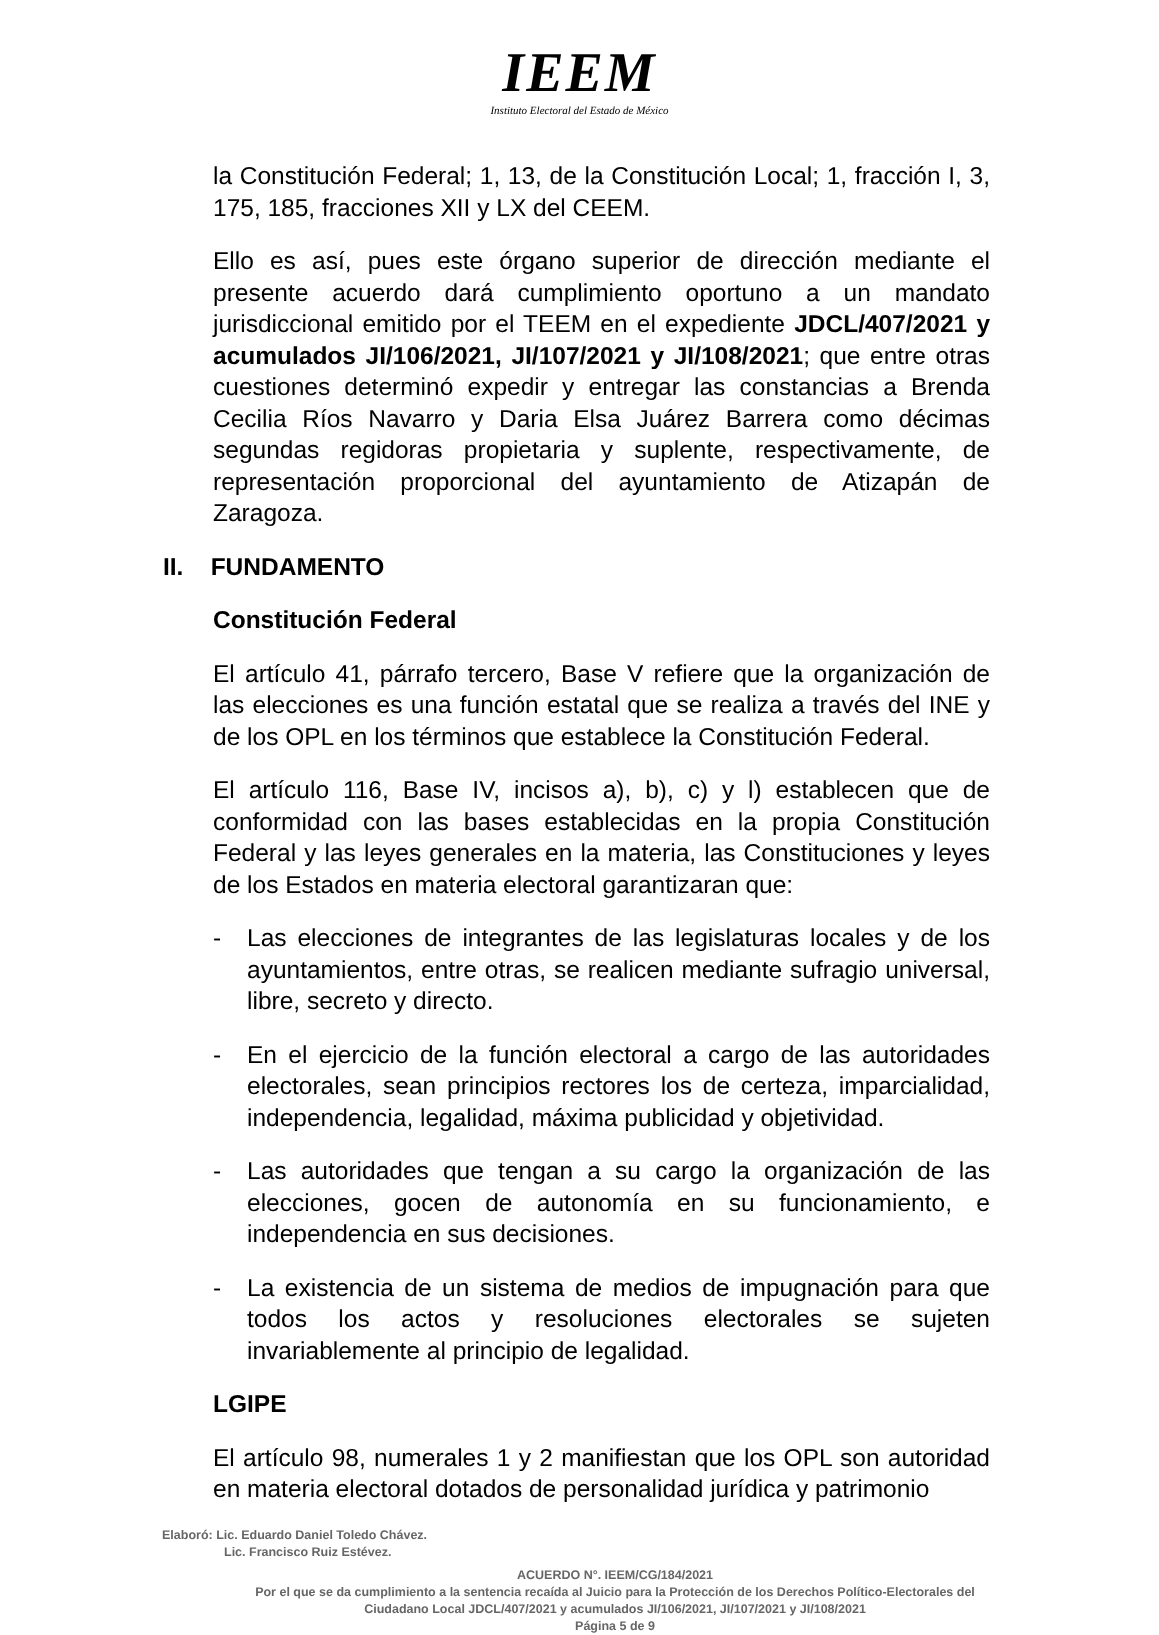IEEM
Instituto Electoral del Estado de México
la Constitución Federal; 1, 13, de la Constitución Local; 1, fracción I, 3, 175, 185, fracciones XII y LX del CEEM.
Ello es así, pues este órgano superior de dirección mediante el presente acuerdo dará cumplimiento oportuno a un mandato jurisdiccional emitido por el TEEM en el expediente JDCL/407/2021 y acumulados JI/106/2021, JI/107/2021 y JI/108/2021; que entre otras cuestiones determinó expedir y entregar las constancias a Brenda Cecilia Ríos Navarro y Daria Elsa Juárez Barrera como décimas segundas regidoras propietaria y suplente, respectivamente, de representación proporcional del ayuntamiento de Atizapán de Zaragoza.
II. FUNDAMENTO
Constitución Federal
El artículo 41, párrafo tercero, Base V refiere que la organización de las elecciones es una función estatal que se realiza a través del INE y de los OPL en los términos que establece la Constitución Federal.
El artículo 116, Base IV, incisos a), b), c) y l) establecen que de conformidad con las bases establecidas en la propia Constitución Federal y las leyes generales en la materia, las Constituciones y leyes de los Estados en materia electoral garantizaran que:
- Las elecciones de integrantes de las legislaturas locales y de los ayuntamientos, entre otras, se realicen mediante sufragio universal, libre, secreto y directo.
- En el ejercicio de la función electoral a cargo de las autoridades electorales, sean principios rectores los de certeza, imparcialidad, independencia, legalidad, máxima publicidad y objetividad.
- Las autoridades que tengan a su cargo la organización de las elecciones, gocen de autonomía en su funcionamiento, e independencia en sus decisiones.
- La existencia de un sistema de medios de impugnación para que todos los actos y resoluciones electorales se sujeten invariablemente al principio de legalidad.
LGIPE
El artículo 98, numerales 1 y 2 manifiestan que los OPL son autoridad en materia electoral dotados de personalidad jurídica y patrimonio
Elaboró: Lic. Eduardo Daniel Toledo Chávez.
Lic. Francisco Ruiz Estévez.
ACUERDO N°. IEEM/CG/184/2021
Por el que se da cumplimiento a la sentencia recaída al Juicio para la Protección de los Derechos Político-Electorales del Ciudadano Local JDCL/407/2021 y acumulados JI/106/2021, JI/107/2021 y JI/108/2021
Página 5 de 9